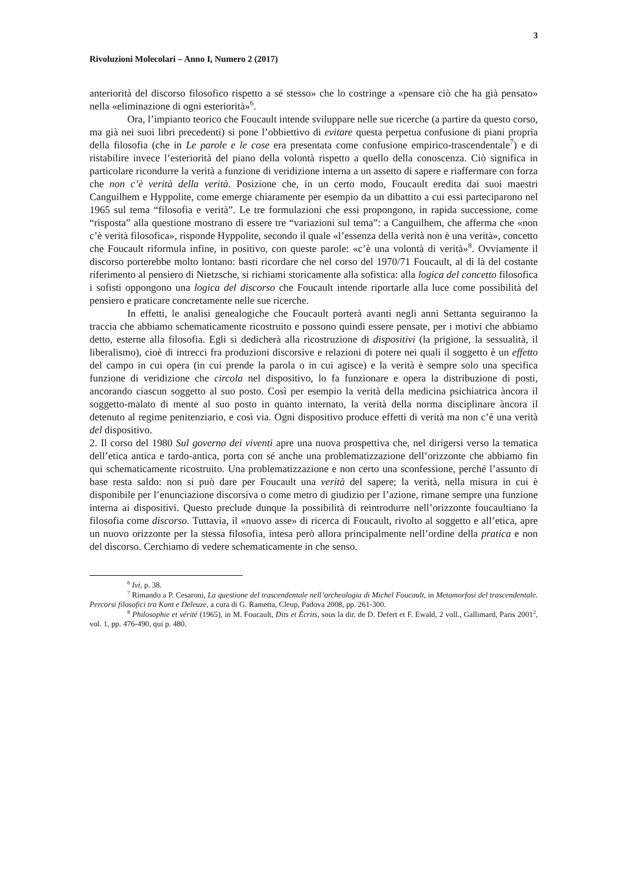3
Rivoluzioni Molecolari – Anno I, Numero 2 (2017)
anteriorità del discorso filosofico rispetto a sé stesso» che lo costringe a «pensare ciò che ha già pensato» nella «eliminazione di ogni esteriorità»<sup>6</sup>.
Ora, l’impianto teorico che Foucault intende sviluppare nelle sue ricerche (a partire da questo corso, ma già nei suoi libri precedenti) si pone l’obbiettivo di evitare questa perpetua confusione di piani propria della filosofia (che in Le parole e le cose era presentata come confusione empirico-trascendentale<sup>7</sup>) e di ristabilire invece l’esteriorità del piano della volontà rispetto a quello della conoscenza. Ciò significa in particolare ricondurre la verità a funzione di veridizione interna a un assetto di sapere e riaffermare con forza che non c’è verità della verità. Posizione che, in un certo modo, Foucault eredita dai suoi maestri Canguilhem e Hyppolite, come emerge chiaramente per esempio da un dibattito a cui essi parteciparono nel 1965 sul tema “filosofia e verità”. Le tre formulazioni che essi propongono, in rapida successione, come “risposta” alla questione mostrano di essere tre “variazioni sul tema”: a Canguilhem, che afferma che «non c’è verità filosofica», risponde Hyppolite, secondo il quale «l’essenza della verità non è una verità», concetto che Foucault riformula infine, in positivo, con queste parole: «c’è una volontà di verità»<sup>8</sup>. Ovviamente il discorso porterebbe molto lontano: basti ricordare che nel corso del 1970/71 Foucault, al di là del costante riferimento al pensiero di Nietzsche, si richiami storicamente alla sofistica: alla logica del concetto filosofica i sofisti oppongono una logica del discorso che Foucault intende riportarle alla luce come possibilità del pensiero e praticare concretamente nelle sue ricerche.
In effetti, le analisi genealogiche che Foucault porterà avanti negli anni Settanta seguiranno la traccia che abbiamo schematicamente ricostruito e possono quindi essere pensate, per i motivi che abbiamo detto, esterne alla filosofia. Egli si dedicherà alla ricostruzione di dispositivi (la prigione, la sessualità, il liberalismo), cioè di intrecci fra produzioni discorsive e relazioni di potere nei quali il soggetto è un effetto del campo in cui opera (in cui prende la parola o in cui agisce) e la verità è sempre solo una specifica funzione di veridizione che circola nel dispositivo, lo fa funzionare e opera la distribuzione di posti, ancorando ciascun soggetto al suo posto. Così per esempio la verità della medicina psichiatrica àncora il soggetto-malato di mente al suo posto in quanto internato, la verità della norma disciplinare àncora il detenuto al regime penitenziario, e così via. Ogni dispositivo produce effetti di verità ma non c’è una verità del dispositivo.
2. Il corso del 1980 Sul governo dei viventi apre una nuova prospettiva che, nel dirigersi verso la tematica dell’etica antica e tardo-antica, porta con sé anche una problematizzazione dell’orizzonte che abbiamo fin qui schematicamente ricostruito. Una problematizzazione e non certo una sconfessione, perché l’assunto di base resta saldo: non si può dare per Foucault una verità del sapere; la verità, nella misura in cui è disponibile per l’enunciazione discorsiva o come metro di giudizio per l’azione, rimane sempre una funzione interna ai dispositivi. Questo preclude dunque la possibilità di reintrodurre nell’orizzonte foucaultiano la filosofia come discorso. Tuttavia, il «nuovo asse» di ricerca di Foucault, rivolto al soggetto e all’etica, apre un nuovo orizzonte per la stessa filosofia, intesa però allora principalmente nell’ordine della pratica e non del discorso. Cerchiamo di vedere schematicamente in che senso.
<sup>6</sup> Ivi, p. 38.
<sup>7</sup> Rimando a P. Cesaroni, La questione del trascendentale nell’archeologia di Michel Foucault, in Metamorfosi del trascendentale. Percorsi filosofici tra Kant e Deleuze, a cura di G. Rametta, Cleup, Padova 2008, pp. 261-300.
<sup>8</sup> Philosophie et vérité (1965), in M. Foucault, Dits et Écrits, sous la dir. de D. Defert et F. Ewald, 2 voll., Gallimard, Paris 2001<sup>2</sup>, vol. 1, pp. 476-490, qui p. 480.